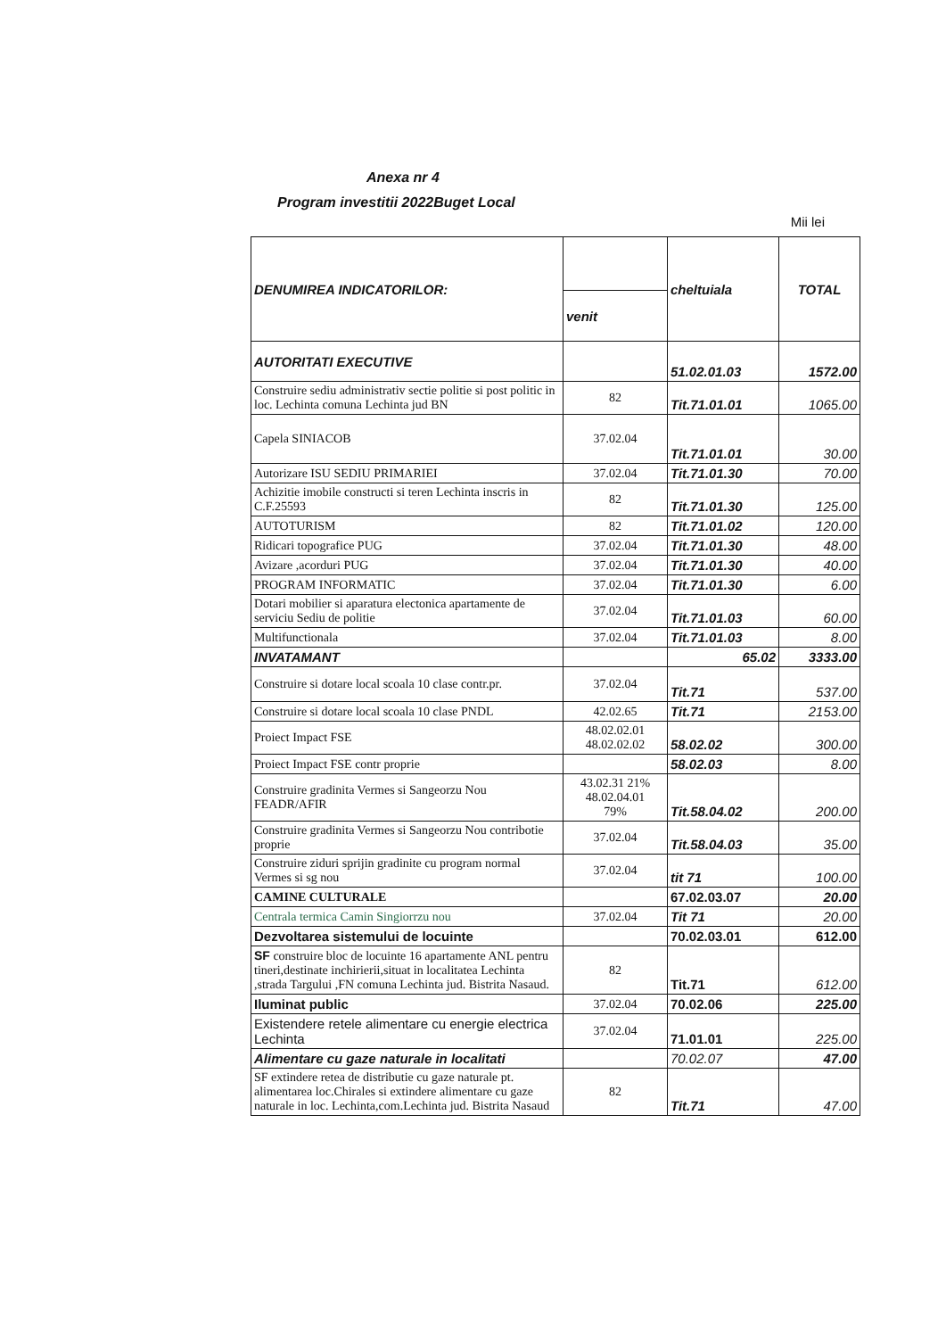Anexa nr 4
Program investitii 2022Buget Local
Mii lei
| DENUMIREA INDICATORILOR: | | cheltuiala | TOTAL |
| --- | --- | --- | --- |
| | venit | | |
| AUTORITATI EXECUTIVE | | 51.02.01.03 | 1572.00 |
| Construire sediu administrativ sectie politie si post politic in loc. Lechinta comuna Lechinta jud BN | 82 | Tit.71.01.01 | 1065.00 |
| Capela SINIACOB | 37.02.04 | Tit.71.01.01 | 30.00 |
| Autorizare ISU SEDIU PRIMARIEI | 37.02.04 | Tit.71.01.30 | 70.00 |
| Achizitie imobile constructi si teren Lechinta inscris in C.F.25593 | 82 | Tit.71.01.30 | 125.00 |
| AUTOTURISM | 82 | Tit.71.01.02 | 120.00 |
| Ridicari topografice PUG | 37.02.04 | Tit.71.01.30 | 48.00 |
| Avizare ,acorduri PUG | 37.02.04 | Tit.71.01.30 | 40.00 |
| PROGRAM INFORMATIC | 37.02.04 | Tit.71.01.30 | 6.00 |
| Dotari mobilier si aparatura electonica apartamente de serviciu Sediu de politie | 37.02.04 | Tit.71.01.03 | 60.00 |
| Multifunctionala | 37.02.04 | Tit.71.01.03 | 8.00 |
| INVATAMANT | | 65.02 | 3333.00 |
| Construire si dotare local scoala 10 clase contr.pr. | 37.02.04 | Tit.71 | 537.00 |
| Construire si dotare local scoala 10 clase PNDL | 42.02.65 | Tit.71 | 2153.00 |
| Proiect Impact FSE | 48.02.02.01 48.02.02.02 | 58.02.02 | 300.00 |
| Proiect Impact FSE contr proprie | | 58.02.03 | 8.00 |
| Construire gradinita Vermes si Sangeorzu Nou FEADR/AFIR | 43.02.31 21% 48.02.04.01 79% | Tit.58.04.02 | 200.00 |
| Construire gradinita Vermes si Sangeorzu Nou contribotie proprie | 37.02.04 | Tit.58.04.03 | 35.00 |
| Construire ziduri sprijin gradinite cu program normal Vermes si sg nou | 37.02.04 | tit 71 | 100.00 |
| CAMINE CULTURALE | | 67.02.03.07 | 20.00 |
| Centrala termica Camin Singiorrzu nou | 37.02.04 | Tit 71 | 20.00 |
| Dezvoltarea sistemului de locuinte | | 70.02.03.01 | 612.00 |
| SF construire bloc de locuinte 16 apartamente ANL pentru tineri,destinate inchirierii,situat in localitatea Lechinta ,strada Targului ,FN comuna Lechinta jud. Bistrita Nasaud. | 82 | Tit.71 | 612.00 |
| Iluminat public | 37.02.04 | 70.02.06 | 225.00 |
| Existendere retele alimentare cu energie electrica Lechinta | 37.02.04 | 71.01.01 | 225.00 |
| Alimentare cu gaze naturale in localitati | | 70.02.07 | 47.00 |
| SF extindere retea de distributie cu gaze naturale pt. alimentarea loc.Chirales si extindere alimentare cu gaze naturale in loc. Lechinta,com.Lechinta jud. Bistrita Nasaud | 82 | Tit.71 | 47.00 |